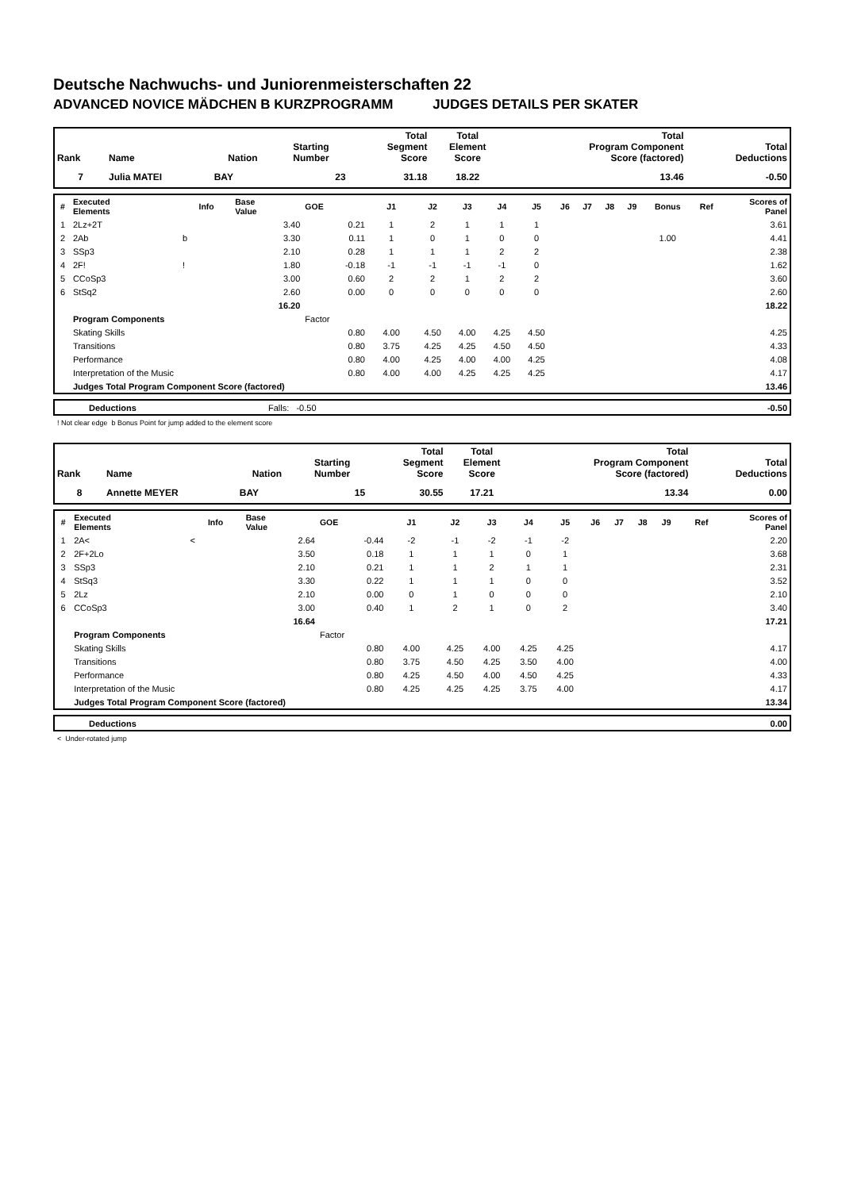Deutsche Nachwuchs- und Juniorenmeisterschaften 22
ADVANCED NOVICE MÄDCHEN B KURZPROGRAMM JUDGES DETAILS PER SKATER
| Rank | Name | Nation | Starting Number | Total Segment Score | Total Element Score | Total Program Component Score (factored) | Total Deductions |
| --- | --- | --- | --- | --- | --- | --- | --- |
| 7 | Julia MATEI | BAY | 23 | 31.18 | 18.22 | 13.46 | -0.50 |
| # | Executed Elements | Info | Base Value | GOE | J1 | J2 | J3 | J4 | J5 | J6 | J7 | J8 | J9 | Bonus | Ref | Scores of Panel |
| --- | --- | --- | --- | --- | --- | --- | --- | --- | --- | --- | --- | --- | --- | --- | --- | --- |
| 1 | 2Lz+2T | | 3.40 | 0.21 | 1 | 2 | 1 | 1 | 1 | | | | | | | 3.61 |
| 2 | 2Ab | b | 3.30 | 0.11 | 1 | 0 | 1 | 0 | 0 | | | | | 1.00 | | 4.41 |
| 3 | SSp3 | | 2.10 | 0.28 | 1 | 1 | 1 | 2 | 2 | | | | | | | 2.38 |
| 4 | 2F! | ! | 1.80 | -0.18 | -1 | -1 | -1 | -1 | 0 | | | | | | | 1.62 |
| 5 | CCoSp3 | | 3.00 | 0.60 | 2 | 2 | 1 | 2 | 2 | | | | | | | 3.60 |
| 6 | StSq2 | | 2.60 | 0.00 | 0 | 0 | 0 | 0 | 0 | | | | | | | 2.60 |
| | | | 16.20 | | | | | | | | | | | | | 18.22 |
| | Program Components | | | Factor | | | | | | | | | | | | |
| | Skating Skills | | | 0.80 | 4.00 | 4.50 | 4.00 | 4.25 | 4.50 | | | | | | | 4.25 |
| | Transitions | | | 0.80 | 3.75 | 4.25 | 4.25 | 4.50 | 4.50 | | | | | | | 4.33 |
| | Performance | | | 0.80 | 4.00 | 4.25 | 4.00 | 4.00 | 4.25 | | | | | | | 4.08 |
| | Interpretation of the Music | | | 0.80 | 4.00 | 4.00 | 4.25 | 4.25 | 4.25 | | | | | | | 4.17 |
| | Judges Total Program Component Score (factored) | | | | | | | | | | | | | | | 13.46 |
| | Deductions | Falls: -0.50 | -0.50 |
! Not clear edge b Bonus Point for jump added to the element score
| Rank | Name | Nation | Starting Number | Total Segment Score | Total Element Score | Total Program Component Score (factored) | Total Deductions |
| --- | --- | --- | --- | --- | --- | --- | --- |
| 8 | Annette MEYER | BAY | 15 | 30.55 | 17.21 | 13.34 | 0.00 |
| # | Executed Elements | Info | Base Value | GOE | J1 | J2 | J3 | J4 | J5 | J6 | J7 | J8 | J9 | | Ref | Scores of Panel |
| --- | --- | --- | --- | --- | --- | --- | --- | --- | --- | --- | --- | --- | --- | --- | --- | --- |
| 1 | 2A< | < | 2.64 | -0.44 | -2 | -1 | -2 | -1 | -2 | | | | | | | 2.20 |
| 2 | 2F+2Lo | | 3.50 | 0.18 | 1 | 1 | 1 | 0 | 1 | | | | | | | 3.68 |
| 3 | SSp3 | | 2.10 | 0.21 | 1 | 1 | 2 | 1 | 1 | | | | | | | 2.31 |
| 4 | StSq3 | | 3.30 | 0.22 | 1 | 1 | 1 | 0 | 0 | | | | | | | 3.52 |
| 5 | 2Lz | | 2.10 | 0.00 | 0 | 1 | 0 | 0 | 0 | | | | | | | 2.10 |
| 6 | CCoSp3 | | 3.00 | 0.40 | 1 | 2 | 1 | 0 | 2 | | | | | | | 3.40 |
| | | | 16.64 | | | | | | | | | | | | | 17.21 |
| | Program Components | | | Factor | | | | | | | | | | | | |
| | Skating Skills | | | 0.80 | 4.00 | 4.25 | 4.00 | 4.25 | 4.25 | | | | | | | 4.17 |
| | Transitions | | | 0.80 | 3.75 | 4.50 | 4.25 | 3.50 | 4.00 | | | | | | | 4.00 |
| | Performance | | | 0.80 | 4.25 | 4.50 | 4.00 | 4.50 | 4.25 | | | | | | | 4.33 |
| | Interpretation of the Music | | | 0.80 | 4.25 | 4.25 | 4.25 | 3.75 | 4.00 | | | | | | | 4.17 |
| | Judges Total Program Component Score (factored) | | | | | | | | | | | | | | | 13.34 |
| | Deductions | 0.00 |
< Under-rotated jump